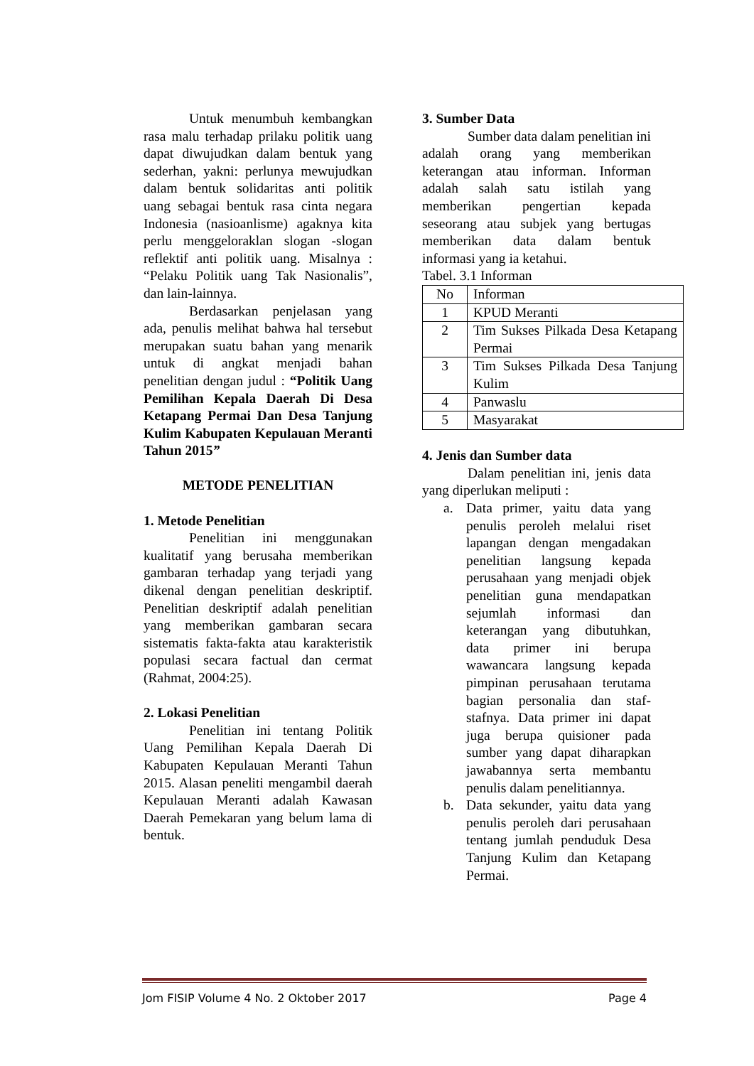Untuk menumbuh kembangkan rasa malu terhadap prilaku politik uang dapat diwujudkan dalam bentuk yang sederhan, yakni: perlunya mewujudkan dalam bentuk solidaritas anti politik uang sebagai bentuk rasa cinta negara Indonesia (nasioanlisme) agaknya kita perlu menggeloraklan slogan -slogan reflektif anti politik uang. Misalnya : “Pelaku Politik uang Tak Nasionalis”, dan lain-lainnya.
Berdasarkan penjelasan yang ada, penulis melihat bahwa hal tersebut merupakan suatu bahan yang menarik untuk di angkat menjadi bahan penelitian dengan judul : “Politik Uang Pemilihan Kepala Daerah Di Desa Ketapang Permai Dan Desa Tanjung Kulim Kabupaten Kepulauan Meranti Tahun 2015”
METODE PENELITIAN
1. Metode Penelitian
Penelitian ini menggunakan kualitatif yang berusaha memberikan gambaran terhadap yang terjadi yang dikenal dengan penelitian deskriptif. Penelitian deskriptif adalah penelitian yang memberikan gambaran secara sistematis fakta-fakta atau karakteristik populasi secara factual dan cermat (Rahmat, 2004:25).
2. Lokasi Penelitian
Penelitian ini tentang Politik Uang Pemilihan Kepala Daerah Di Kabupaten Kepulauan Meranti Tahun 2015. Alasan peneliti mengambil daerah Kepulauan Meranti adalah Kawasan Daerah Pemekaran yang belum lama di bentuk.
3. Sumber Data
Sumber data dalam penelitian ini adalah orang yang memberikan keterangan atau informan. Informan adalah salah satu istilah yang memberikan pengertian kepada seseorang atau subjek yang bertugas memberikan data dalam bentuk informasi yang ia ketahui.
Tabel. 3.1 Informan
| No | Informan |
| 1 | KPUD Meranti |
| 2 | Tim Sukses Pilkada Desa Ketapang Permai |
| 3 | Tim Sukses Pilkada Desa Tanjung Kulim |
| 4 | Panwaslu |
| 5 | Masyarakat |
4. Jenis dan Sumber data
Dalam penelitian ini, jenis data yang diperlukan meliputi :
a. Data primer, yaitu data yang penulis peroleh melalui riset lapangan dengan mengadakan penelitian langsung kepada perusahaan yang menjadi objek penelitian guna mendapatkan sejumlah informasi dan keterangan yang dibutuhkan, data primer ini berupa wawancara langsung kepada pimpinan perusahaan terutama bagian personalia dan staf-stafnya. Data primer ini dapat juga berupa quisioner pada sumber yang dapat diharapkan jawabannya serta membantu penulis dalam penelitiannya.
b. Data sekunder, yaitu data yang penulis peroleh dari perusahaan tentang jumlah penduduk Desa Tanjung Kulim dan Ketapang Permai.
Jom FISIP Volume 4 No. 2 Oktober 2017 Page 4